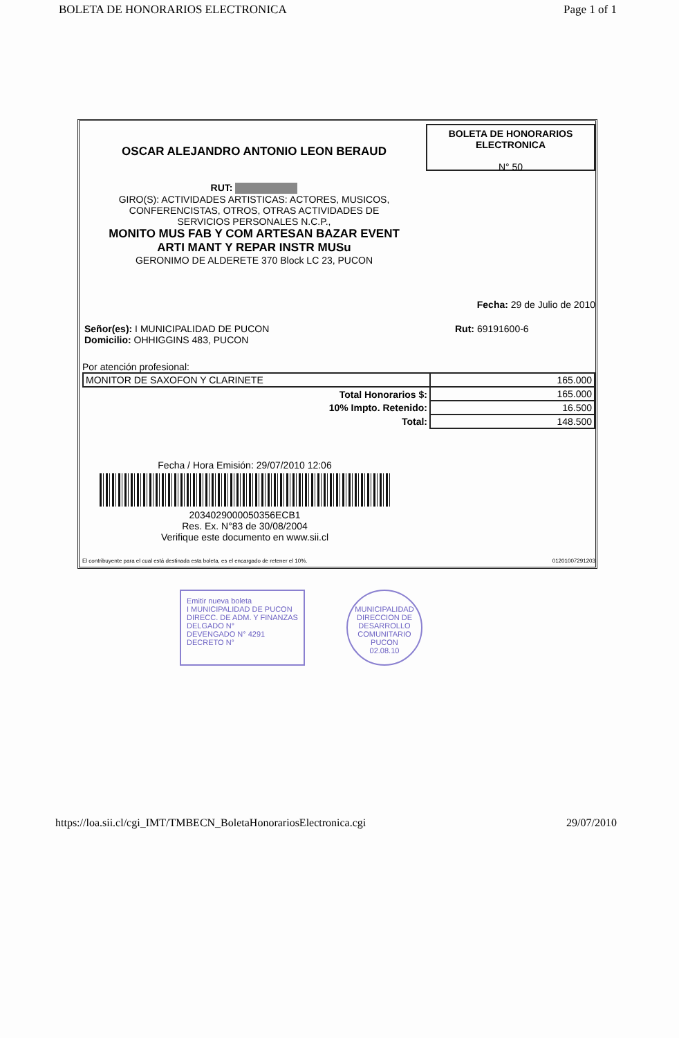BOLETA DE HONORARIOS ELECTRONICA Page 1 of 1
OSCAR ALEJANDRO ANTONIO LEON BERAUD
RUT:
GIRO(S): ACTIVIDADES ARTISTICAS: ACTORES, MUSICOS,
CONFERENCISTAS, OTROS, OTRAS ACTIVIDADES DE
SERVICIOS PERSONALES N.C.P.,
MONITO MUS FAB Y COM ARTESAN BAZAR EVENT
ARTI MANT Y REPAR INSTR MUSu
GERONIMO DE ALDERETE 370 Block LC 23, PUCON
BOLETA DE HONORARIOS
ELECTRONICA
N° 50
Fecha: 29 de Julio de 2010
| Señor(es): I MUNICIPALIDAD DE PUCON Domicilio: OHHIGGINS 483, PUCON | Rut: 69191600-6 |
Por atención profesional:
| MONITOR DE SAXOFON Y CLARINETE | 165.000 |
| Total Honorarios $: | 165.000 |
| 10% Impto. Retenido: | 16.500 |
| Total: | 148.500 |
Fecha / Hora Emisión: 29/07/2010 12:06
2034029000050356ECB1
Res. Ex. N°83 de 30/08/2004
Verifique este documento en www.sii.cl
El contribuyente para el cual está destinada esta boleta, es el encargado de retener el 10%. 01201007291203
Emitir nueva boleta
I MUNICIPALIDAD DE PUCON
DIRECC. DE ADM. Y FINANZAS
DELGADO N°
DEVENGADO N° 4291
DECRETO N°
MUNICIPALIDAD
DIRECCION DE DESARROLLO COMUNITARIO
PUCON
02.08.10
https://loa.sii.cl/cgi_IMT/TMBECN_BoletaHonorariosElectronica.cgi 29/07/2010